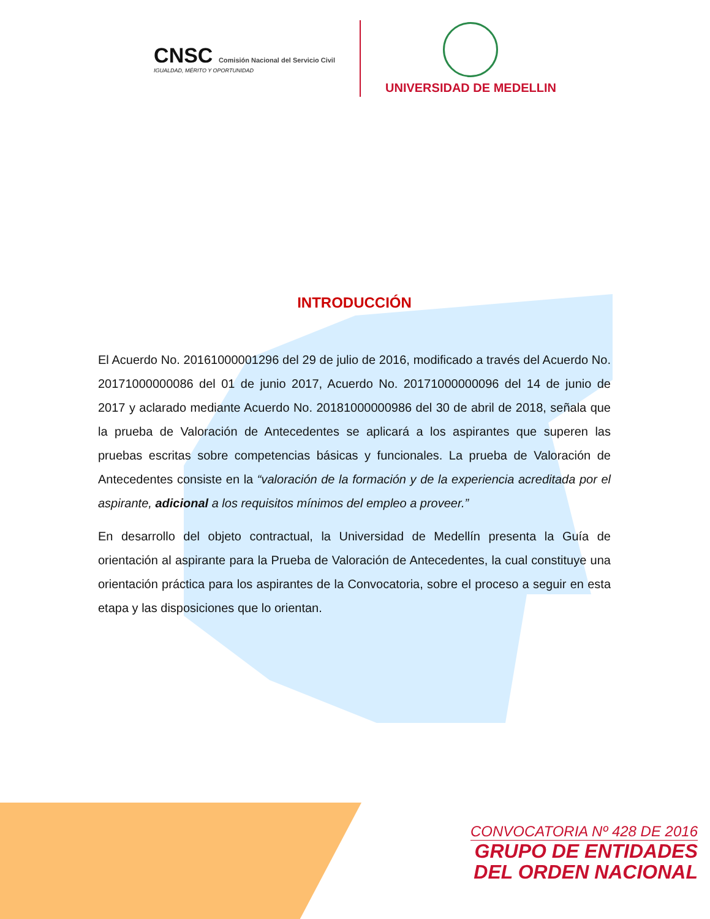CNSC Comisión Nacional del Servicio Civil
IGUALDAD, MÉRITO Y OPORTUNIDAD
UNIVERSIDAD DE MEDELLIN
INTRODUCCIÓN
El Acuerdo No. 20161000001296 del 29 de julio de 2016, modificado a través del Acuerdo No. 20171000000086 del 01 de junio 2017, Acuerdo No. 20171000000096 del 14 de junio de 2017 y aclarado mediante Acuerdo No. 20181000000986 del 30 de abril de 2018, señala que la prueba de Valoración de Antecedentes se aplicará a los aspirantes que superen las pruebas escritas sobre competencias básicas y funcionales. La prueba de Valoración de Antecedentes consiste en la “valoración de la formación y de la experiencia acreditada por el aspirante, adicional a los requisitos mínimos del empleo a proveer.”
En desarrollo del objeto contractual, la Universidad de Medellín presenta la Guía de orientación al aspirante para la Prueba de Valoración de Antecedentes, la cual constituye una orientación práctica para los aspirantes de la Convocatoria, sobre el proceso a seguir en esta etapa y las disposiciones que lo orientan.
CONVOCATORIA Nº 428 DE 2016
GRUPO DE ENTIDADES
DEL ORDEN NACIONAL